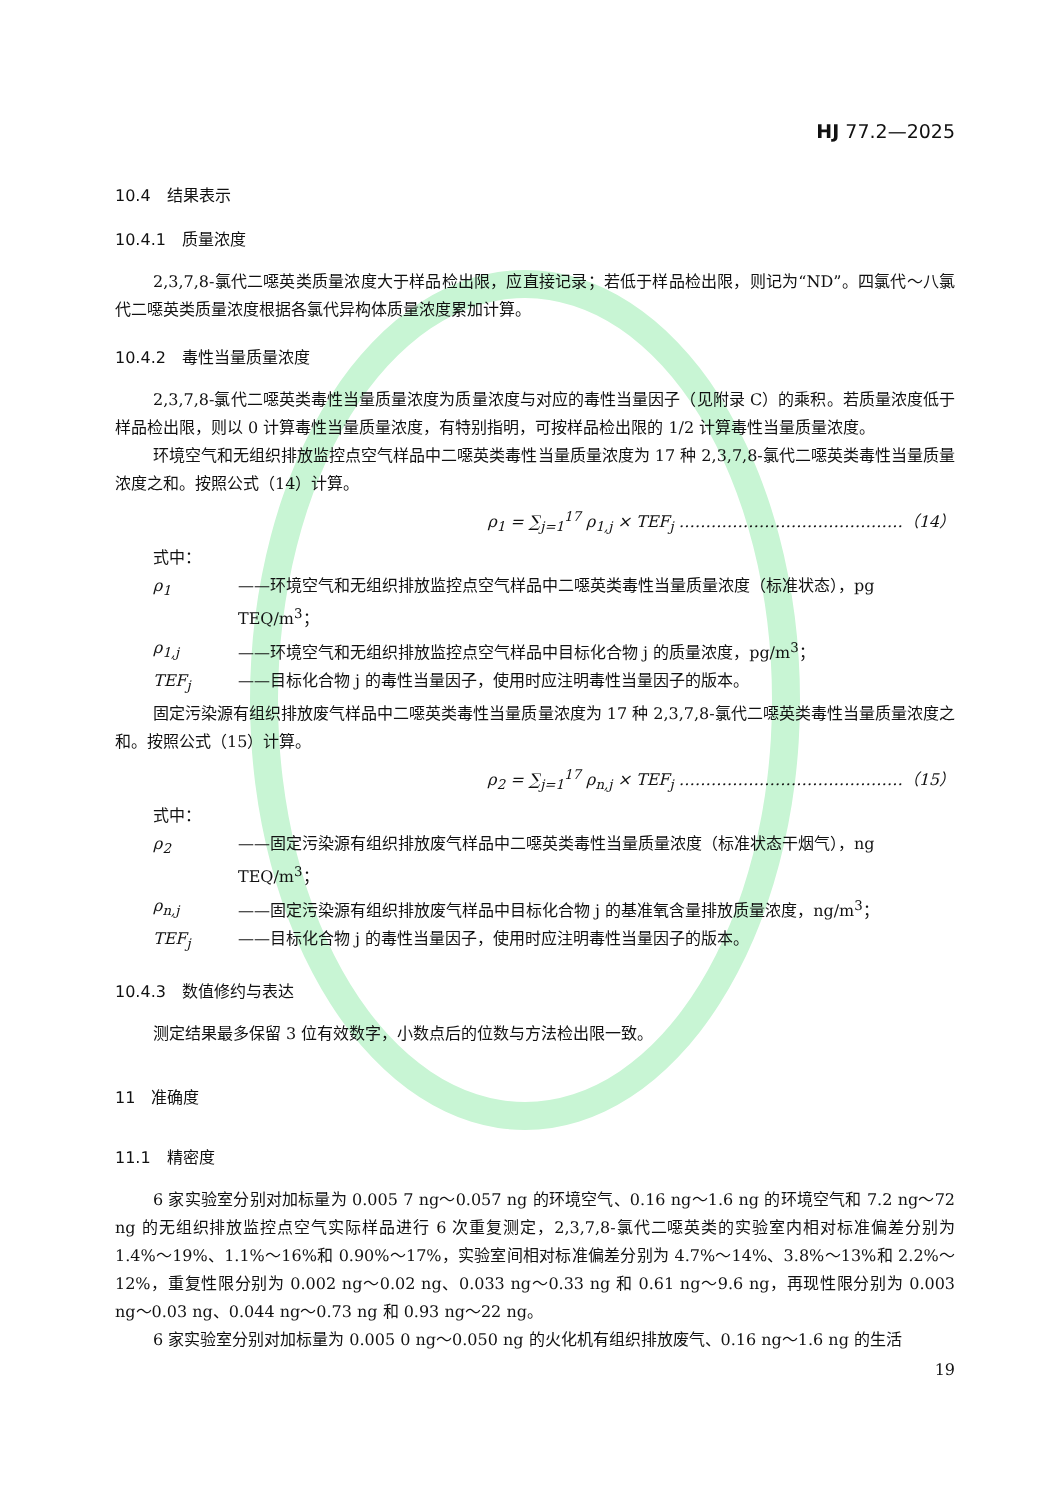HJ 77.2—2025
10.4　结果表示
10.4.1　质量浓度
2,3,7,8-氯代二噁英类质量浓度大于样品检出限，应直接记录；若低于样品检出限，则记为“ND”。四氯代～八氯代二噁英类质量浓度根据各氯代异构体质量浓度累加计算。
10.4.2　毒性当量质量浓度
2,3,7,8-氯代二噁英类毒性当量质量浓度为质量浓度与对应的毒性当量因子（见附录 C）的乘积。若质量浓度低于样品检出限，则以 0 计算毒性当量质量浓度，有特别指明，可按样品检出限的 1/2 计算毒性当量质量浓度。
环境空气和无组织排放监控点空气样品中二噁英类毒性当量质量浓度为 17 种 2,3,7,8-氯代二噁英类毒性当量质量浓度之和。按照公式（14）计算。
ρ<sub>1</sub> = ∑<sub>j=1</sub><sup>17</sup> ρ<sub>1,j</sub> × TEF<sub>j</sub> ……………………………………（14）
式中：
ρ<sub>1</sub> ——环境空气和无组织排放监控点空气样品中二噁英类毒性当量质量浓度（标准状态），pg TEQ/m<sup>3</sup>；
ρ<sub>1,j</sub> ——环境空气和无组织排放监控点空气样品中目标化合物 j 的质量浓度，pg/m<sup>3</sup>；
TEF<sub>j</sub> ——目标化合物 j 的毒性当量因子，使用时应注明毒性当量因子的版本。
固定污染源有组织排放废气样品中二噁英类毒性当量质量浓度为 17 种 2,3,7,8-氯代二噁英类毒性当量质量浓度之和。按照公式（15）计算。
ρ<sub>2</sub> = ∑<sub>j=1</sub><sup>17</sup> ρ<sub>n,j</sub> × TEF<sub>j</sub> ……………………………………（15）
式中：
ρ<sub>2</sub> ——固定污染源有组织排放废气样品中二噁英类毒性当量质量浓度（标准状态干烟气），ng TEQ/m<sup>3</sup>；
ρ<sub>n,j</sub> ——固定污染源有组织排放废气样品中目标化合物 j 的基准氧含量排放质量浓度，ng/m<sup>3</sup>；
TEF<sub>j</sub> ——目标化合物 j 的毒性当量因子，使用时应注明毒性当量因子的版本。
10.4.3　数值修约与表达
测定结果最多保留 3 位有效数字，小数点后的位数与方法检出限一致。
11　准确度
11.1　精密度
6 家实验室分别对加标量为 0.005 7 ng～0.057 ng 的环境空气、0.16 ng～1.6 ng 的环境空气和 7.2 ng～72 ng 的无组织排放监控点空气实际样品进行 6 次重复测定，2,3,7,8-氯代二噁英类的实验室内相对标准偏差分别为 1.4%～19%、1.1%～16%和 0.90%～17%，实验室间相对标准偏差分别为 4.7%～14%、3.8%～13%和 2.2%～12%，重复性限分别为 0.002 ng～0.02 ng、0.033 ng～0.33 ng 和 0.61 ng～9.6 ng，再现性限分别为 0.003 ng～0.03 ng、0.044 ng～0.73 ng 和 0.93 ng～22 ng。
6 家实验室分别对加标量为 0.005 0 ng～0.050 ng 的火化机有组织排放废气、0.16 ng～1.6 ng 的生活
19